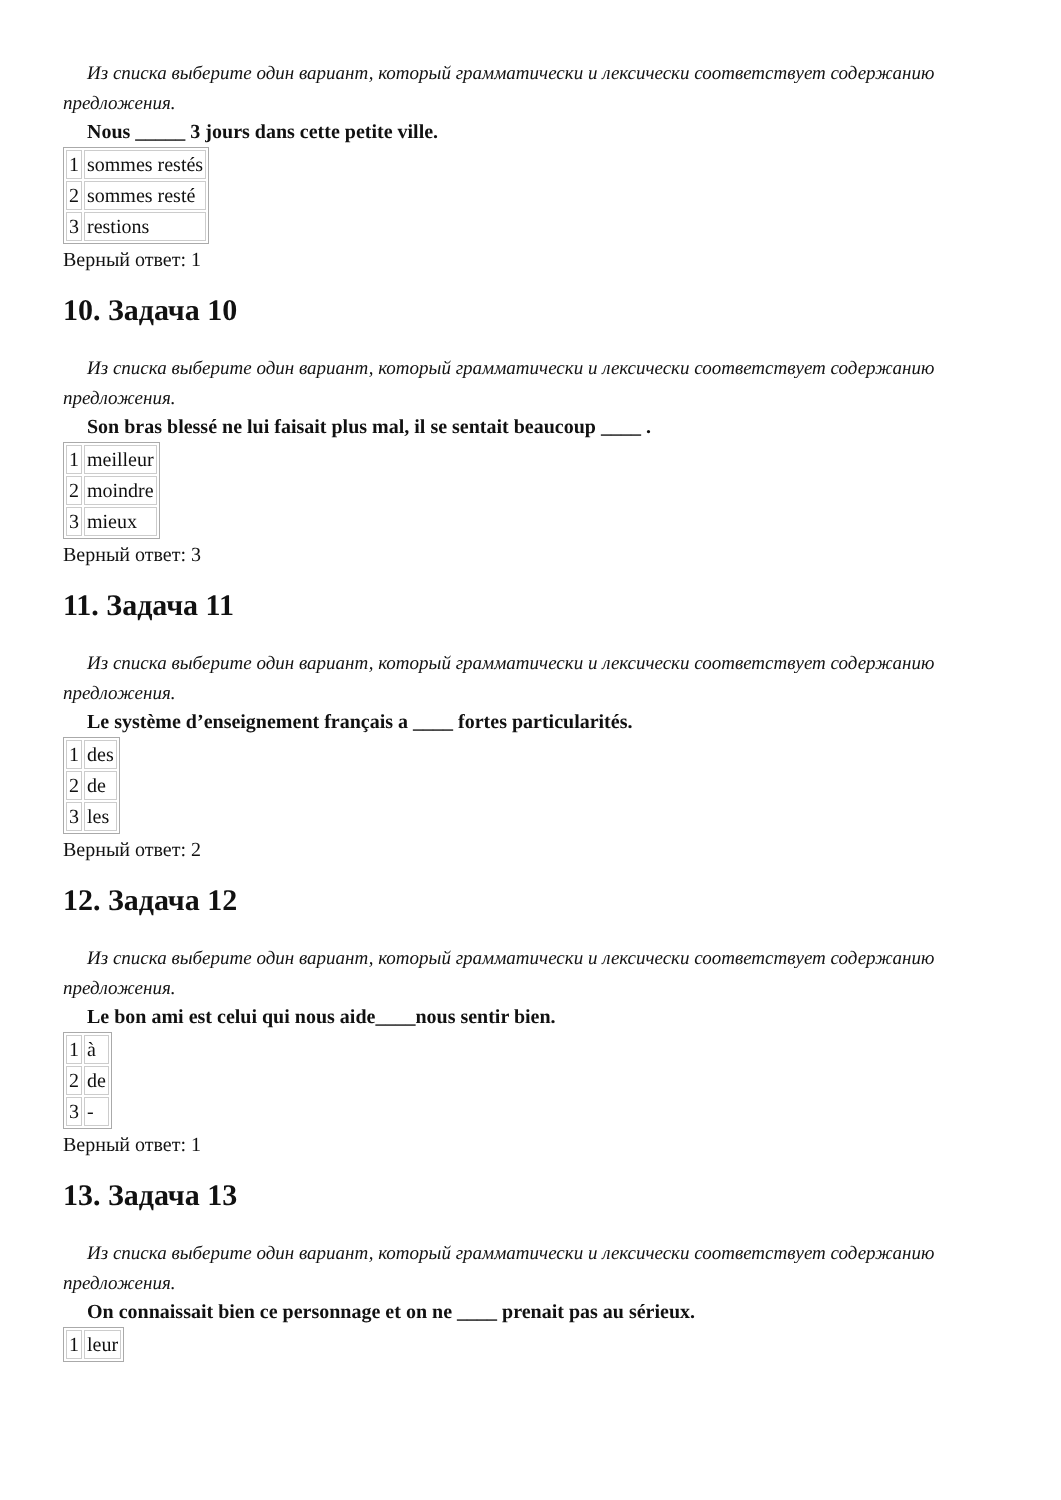Из списка выберите один вариант, который грамматически и лексически соответствует содержанию предложения.
Nous _____ 3 jours dans cette petite ville.
| 1 | sommes restés |
| 2 | sommes resté |
| 3 | restions |
Верный ответ: 1
10. Задача 10
Из списка выберите один вариант, который грамматически и лексически соответствует содержанию предложения.
Son bras blessé ne lui faisait plus mal, il se sentait beaucoup ____ .
| 1 | meilleur |
| 2 | moindre |
| 3 | mieux |
Верный ответ: 3
11. Задача 11
Из списка выберите один вариант, который грамматически и лексически соответствует содержанию предложения.
Le système d’enseignement français a ____ fortes particularités.
| 1 | des |
| 2 | de |
| 3 | les |
Верный ответ: 2
12. Задача 12
Из списка выберите один вариант, который грамматически и лексически соответствует содержанию предложения.
Le bon ami est celui qui nous aide____nous sentir bien.
| 1 | à |
| 2 | de |
| 3 | - |
Верный ответ: 1
13. Задача 13
Из списка выберите один вариант, который грамматически и лексически соответствует содержанию предложения.
On connaissait bien ce personnage et on ne ____ prenait pas au sérieux.
| 1 | leur |